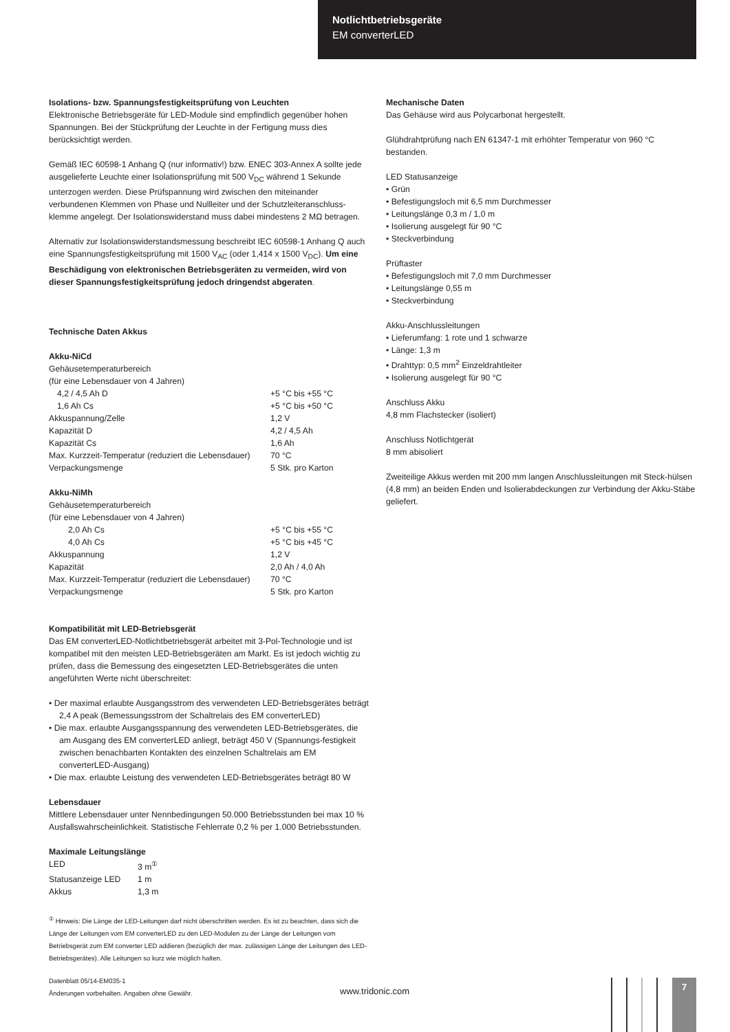Notlichtbetriebsgeräte
EM converterLED
Isolations- bzw. Spannungsfestigkeitsprüfung von Leuchten
Elektronische Betriebsgeräte für LED-Module sind empfindlich gegenüber hohen Spannungen. Bei der Stückprüfung der Leuchte in der Fertigung muss dies berücksichtigt werden.
Gemäß IEC 60598-1 Anhang Q (nur informativ!) bzw. ENEC 303-Annex A sollte jede ausgelieferte Leuchte einer Isolationsprüfung mit 500 V<sub>DC</sub> während 1 Sekunde unterzogen werden. Diese Prüfspannung wird zwischen den miteinander verbundenen Klemmen von Phase und Nullleiter und der Schutzleiteranschluss-klemme angelegt. Der Isolationswiderstand muss dabei mindestens 2 MΩ betragen.
Alternativ zur Isolationswiderstandsmessung beschreibt IEC 60598-1 Anhang Q auch eine Spannungsfestigkeitsprüfung mit 1500 V<sub>AC</sub> (oder 1,414 x 1500 V<sub>DC</sub>). Um eine Beschädigung von elektronischen Betriebsgeräten zu vermeiden, wird von dieser Spannungsfestigkeitsprüfung jedoch dringendst abgeraten.
Technische Daten Akkus
Akku-NiCd
| Gehäusetemperaturbereich | |
| (für eine Lebensdauer von 4 Jahren) | |
| 4,2 / 4,5 Ah D | +5 °C bis +55 °C |
| 1,6 Ah Cs | +5 °C bis +50 °C |
| Akkuspannung/Zelle | 1,2 V |
| Kapazität D | 4,2 / 4,5 Ah |
| Kapazität Cs | 1,6 Ah |
| Max. Kurzzeit-Temperatur (reduziert die Lebensdauer) | 70 °C |
| Verpackungsmenge | 5 Stk. pro Karton |
Akku-NiMh
| Gehäusetemperaturbereich | |
| (für eine Lebensdauer von 4 Jahren) | |
| 2,0 Ah Cs | +5 °C bis +55 °C |
| 4,0 Ah Cs | +5 °C bis +45 °C |
| Akkuspannung | 1,2 V |
| Kapazität | 2,0 Ah / 4,0 Ah |
| Max. Kurzzeit-Temperatur (reduziert die Lebensdauer) | 70 °C |
| Verpackungsmenge | 5 Stk. pro Karton |
Kompatibilität mit LED-Betriebsgerät
Das EM converterLED-Notlichtbetriebsgerät arbeitet mit 3-Pol-Technologie und ist kompatibel mit den meisten LED-Betriebsgeräten am Markt. Es ist jedoch wichtig zu prüfen, dass die Bemessung des eingesetzten LED-Betriebsgerätes die unten angeführten Werte nicht überschreitet:
• Der maximal erlaubte Ausgangsstrom des verwendeten LED-Betriebsgerätes beträgt 2,4 A peak (Bemessungsstrom der Schaltrelais des EM converterLED)
• Die max. erlaubte Ausgangsspannung des verwendeten LED-Betriebsgerätes, die am Ausgang des EM converterLED anliegt, beträgt 450 V (Spannungs-festigkeit zwischen benachbarten Kontakten des einzelnen Schaltrelais am EM converterLED-Ausgang)
• Die max. erlaubte Leistung des verwendeten LED-Betriebsgerätes beträgt 80 W
Lebensdauer
Mittlere Lebensdauer unter Nennbedingungen 50.000 Betriebsstunden bei max 10 % Ausfallswahrscheinlichkeit. Statistische Fehlerrate 0,2 % per 1.000 Betriebsstunden.
Maximale Leitungslänge
| LED | 3 m<sup>①</sup> |
| Statusanzeige LED | 1 m |
| Akkus | 1,3 m |
<sup>①</sup> Hinweis: Die Länge der LED-Leitungen darf nicht überschritten werden. Es ist zu beachten, dass sich die Länge der Leitungen vom EM converterLED zu den LED-Modulen zu der Länge der Leitungen vom Betriebsgerät zum EM converter LED addieren (bezüglich der max. zulässigen Länge der Leitungen des LED-Betriebsgerätes). Alle Leitungen so kurz wie möglich halten.
Mechanische Daten
Das Gehäuse wird aus Polycarbonat hergestellt.
Glühdrahtprüfung nach EN 61347-1 mit erhöhter Temperatur von 960 °C bestanden.
LED Statusanzeige
• Grün
• Befestigungsloch mit 6,5 mm Durchmesser
• Leitungslänge 0,3 m / 1,0 m
• Isolierung ausgelegt für 90 °C
• Steckverbindung
Prüftaster
• Befestigungsloch mit 7,0 mm Durchmesser
• Leitungslänge 0,55 m
• Steckverbindung
Akku-Anschlussleitungen
• Lieferumfang: 1 rote und 1 schwarze
• Länge: 1,3 m
• Drahttyp: 0,5 mm<sup>2</sup> Einzeldrahtleiter
• Isolierung ausgelegt für 90 °C
Anschluss Akku
4,8 mm Flachstecker (isoliert)
Anschluss Notlichtgerät
8 mm abisoliert
Zweiteilige Akkus werden mit 200 mm langen Anschlussleitungen mit Steck-hülsen (4,8 mm) an beiden Enden und Isolierabdeckungen zur Verbindung der Akku-Stäbe geliefert.
Datenblatt 05/14-EM035-1
Änderungen vorbehalten. Angaben ohne Gewähr.
www.tridonic.com
7